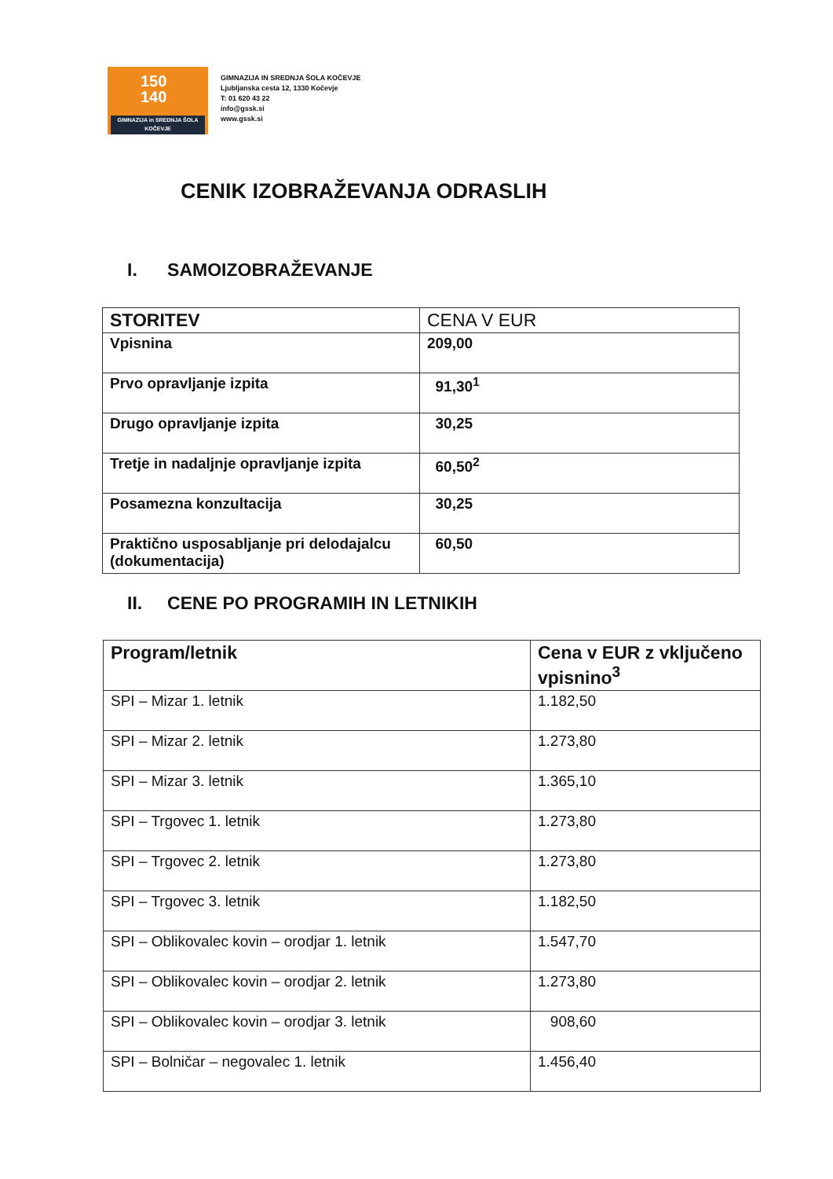150
140
GIMNAZIJA in SREDNJA ŠOLA
KOČEVJE
GIMNAZIJA IN SREDNJA ŠOLA KOČEVJE
Ljubljanska cesta 12, 1330 Kočevje
T: 01 620 43 22
info@gssk.si
www.gssk.si
CENIK IZOBRAŽEVANJA ODRASLIH
I. SAMOIZOBRAŽEVANJE
| STORITEV | CENA V EUR |
| --- | --- |
| Vpisnina | 209,00 |
| Prvo opravljanje izpita | 91,30<sup>1</sup> |
| Drugo opravljanje izpita | 30,25 |
| Tretje in nadaljnje opravljanje izpita | 60,50<sup>2</sup> |
| Posamezna konzultacija | 30,25 |
| Praktično usposabljanje pri delodajalcu (dokumentacija) | 60,50 |
II. CENE PO PROGRAMIH IN LETNIKIH
| Program/letnik | Cena v EUR z vključeno vpisnino<sup>3</sup> |
| --- | --- |
| SPI – Mizar 1. letnik | 1.182,50 |
| SPI – Mizar 2. letnik | 1.273,80 |
| SPI – Mizar 3. letnik | 1.365,10 |
| SPI – Trgovec 1. letnik | 1.273,80 |
| SPI – Trgovec 2. letnik | 1.273,80 |
| SPI – Trgovec 3. letnik | 1.182,50 |
| SPI – Oblikovalec kovin – orodjar 1. letnik | 1.547,70 |
| SPI – Oblikovalec kovin – orodjar 2. letnik | 1.273,80 |
| SPI – Oblikovalec kovin – orodjar 3. letnik | 908,60 |
| SPI – Bolničar – negovalec 1. letnik | 1.456,40 |